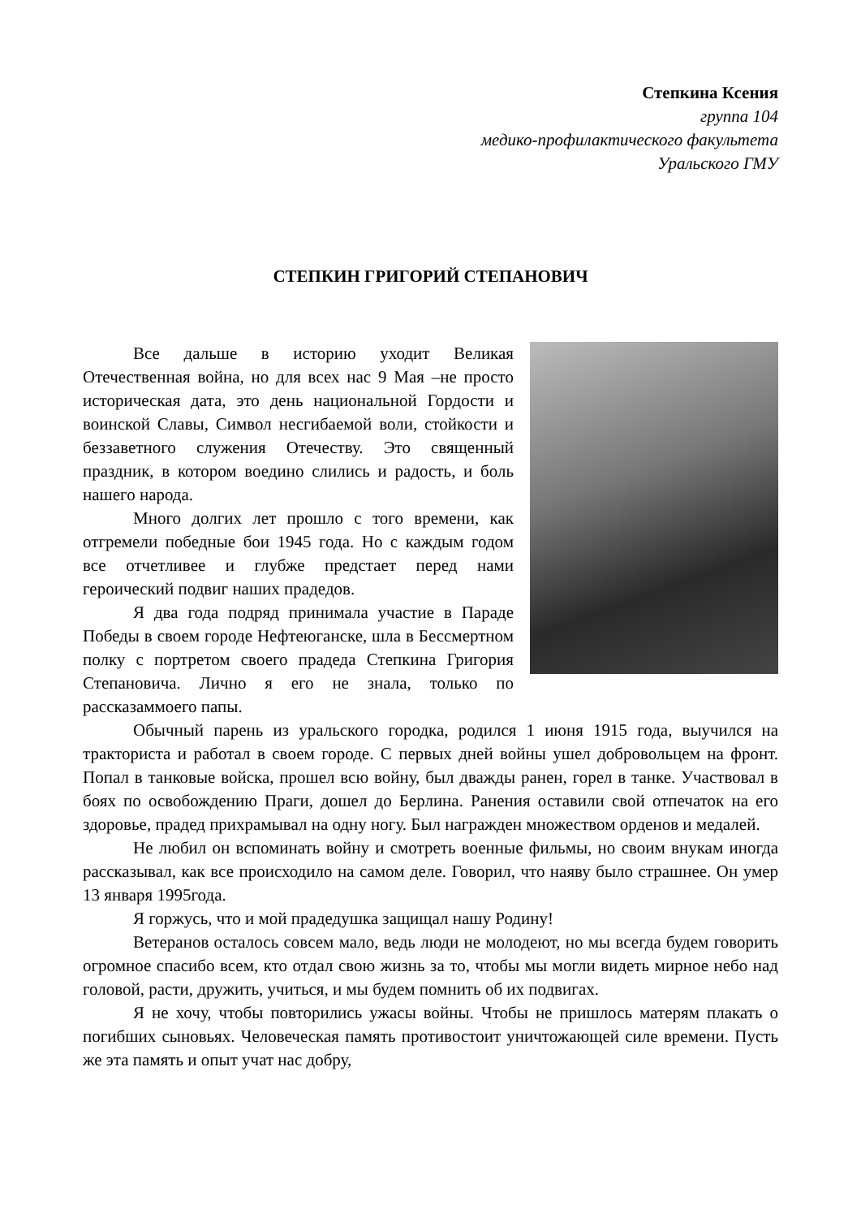Степкина Ксения
группа 104
медико-профилактического факультета
Уральского ГМУ
СТЕПКИН ГРИГОРИЙ СТЕПАНОВИЧ
Все дальше в историю уходит Великая Отечественная война, но для всех нас 9 Мая –не просто историческая дата, это день национальной Гордости и воинской Славы, Символ несгибаемой воли, стойкости и беззаветного служения Отечеству. Это священный праздник, в котором воедино слились и радость, и боль нашего народа.
Много долгих лет прошло с того времени, как отгремели победные бои 1945 года. Но с каждым годом все отчетливее и глубже предстает перед нами героический подвиг наших прадедов.
Я два года подряд принимала участие в Параде Победы в своем городе Нефтеюганске, шла в Бессмертном полку с портретом своего прадеда Степкина Григория Степановича. Лично я его не знала, только по рассказаммоего папы.
Обычный парень из уральского городка, родился 1 июня 1915 года, выучился на тракториста и работал в своем городе. С первых дней войны ушел добровольцем на фронт. Попал в танковые войска, прошел всю войну, был дважды ранен, горел в танке. Участвовал в боях по освобождению Праги, дошел до Берлина. Ранения оставили свой отпечаток на его здоровье, прадед прихрамывал на одну ногу. Был награжден множеством орденов и медалей.
Не любил он вспоминать войну и смотреть военные фильмы, но своим внукам иногда рассказывал, как все происходило на самом деле. Говорил, что наяву было страшнее. Он умер 13 января 1995года.
Я горжусь, что и мой прадедушка защищал нашу Родину!
Ветеранов осталось совсем мало, ведь люди не молодеют, но мы всегда будем говорить огромное спасибо всем, кто отдал свою жизнь за то, чтобы мы могли видеть мирное небо над головой, расти, дружить, учиться, и мы будем помнить об их подвигах.
Я не хочу, чтобы повторились ужасы войны. Чтобы не пришлось матерям плакать о погибших сыновьях. Человеческая память противостоит уничтожающей силе времени. Пусть же эта память и опыт учат нас добру,